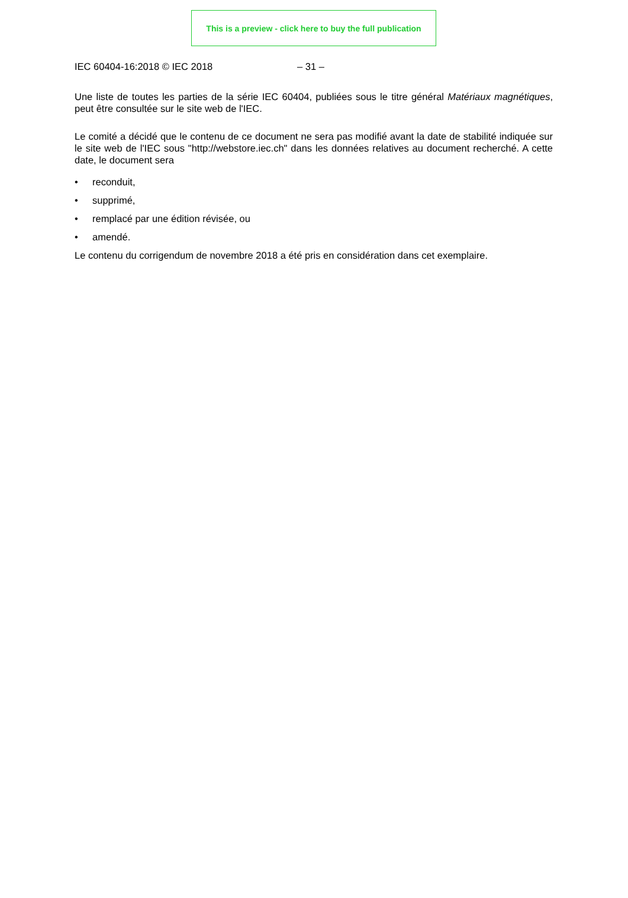This is a preview - click here to buy the full publication
IEC 60404-16:2018 © IEC 2018 – 31 –
Une liste de toutes les parties de la série IEC 60404, publiées sous le titre général Matériaux magnétiques, peut être consultée sur le site web de l'IEC.
Le comité a décidé que le contenu de ce document ne sera pas modifié avant la date de stabilité indiquée sur le site web de l'IEC sous "http://webstore.iec.ch" dans les données relatives au document recherché. A cette date, le document sera
• reconduit,
• supprimé,
• remplacé par une édition révisée, ou
• amendé.
Le contenu du corrigendum de novembre 2018 a été pris en considération dans cet exemplaire.